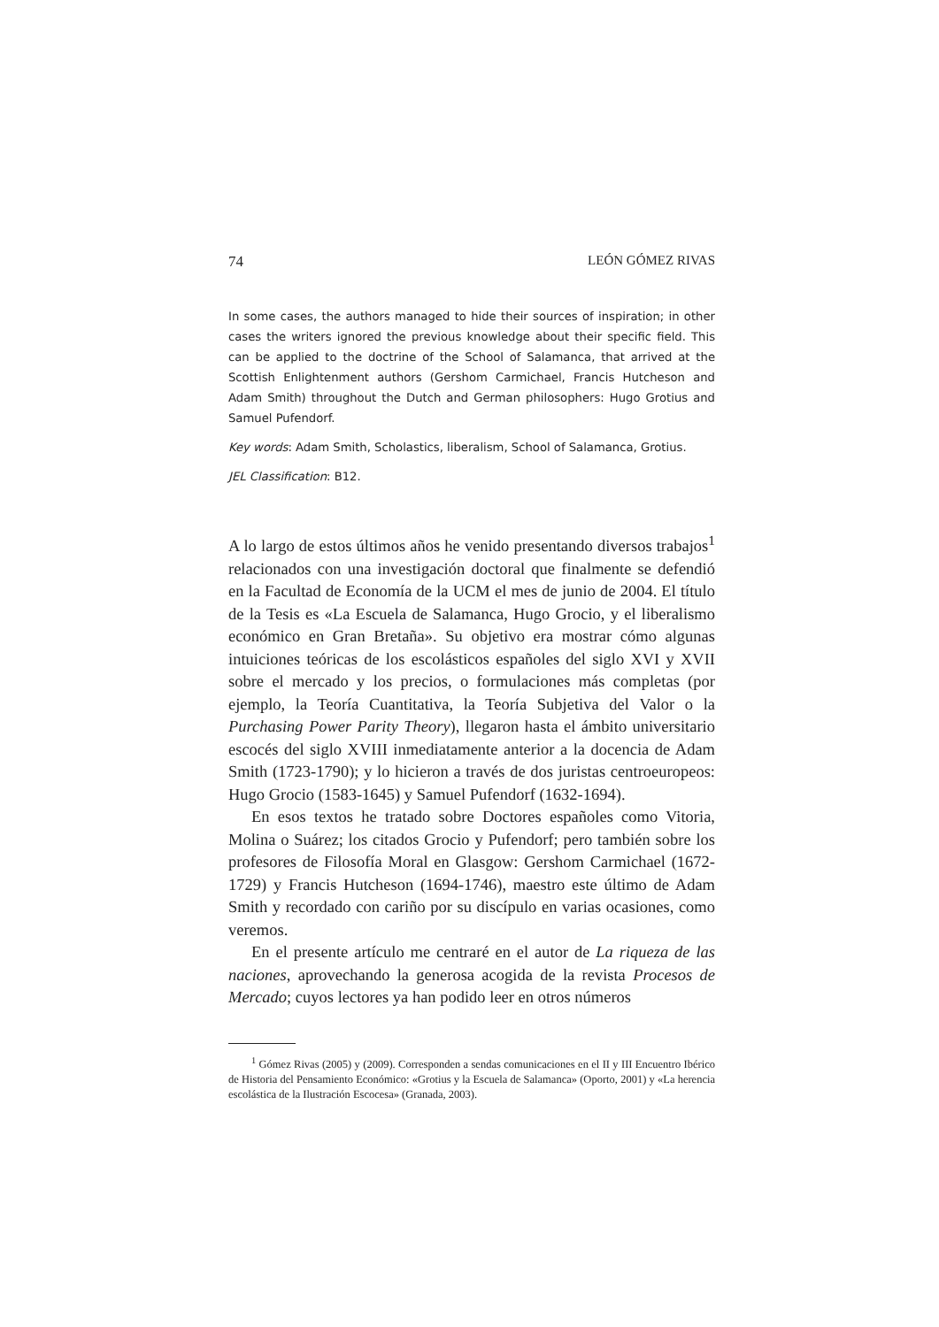74 LEÓN GÓMEZ RIVAS
In some cases, the authors managed to hide their sources of inspiration; in other cases the writers ignored the previous knowledge about their specific field. This can be applied to the doctrine of the School of Salamanca, that arrived at the Scottish Enlightenment authors (Gershom Carmichael, Francis Hutcheson and Adam Smith) throughout the Dutch and German philosophers: Hugo Grotius and Samuel Pufendorf.
Key words: Adam Smith, Scholastics, liberalism, School of Salamanca, Grotius.
JEL Classification: B12.
A lo largo de estos últimos años he venido presentando diversos trabajos<sup>1</sup> relacionados con una investigación doctoral que finalmente se defendió en la Facultad de Economía de la UCM el mes de junio de 2004. El título de la Tesis es «La Escuela de Salamanca, Hugo Grocio, y el liberalismo económico en Gran Bretaña». Su objetivo era mostrar cómo algunas intuiciones teóricas de los escolásticos españoles del siglo XVI y XVII sobre el mercado y los precios, o formulaciones más completas (por ejemplo, la Teoría Cuantitativa, la Teoría Subjetiva del Valor o la Purchasing Power Parity Theory), llegaron hasta el ámbito universitario escocés del siglo XVIII inmediatamente anterior a la docencia de Adam Smith (1723-1790); y lo hicieron a través de dos juristas centroeuropeos: Hugo Grocio (1583-1645) y Samuel Pufendorf (1632-1694).
En esos textos he tratado sobre Doctores españoles como Vitoria, Molina o Suárez; los citados Grocio y Pufendorf; pero también sobre los profesores de Filosofía Moral en Glasgow: Gershom Carmichael (1672-1729) y Francis Hutcheson (1694-1746), maestro este último de Adam Smith y recordado con cariño por su discípulo en varias ocasiones, como veremos.
En el presente artículo me centraré en el autor de La riqueza de las naciones, aprovechando la generosa acogida de la revista Procesos de Mercado; cuyos lectores ya han podido leer en otros números
<sup>1</sup> Gómez Rivas (2005) y (2009). Corresponden a sendas comunicaciones en el II y III Encuentro Ibérico de Historia del Pensamiento Económico: «Grotius y la Escuela de Salamanca» (Oporto, 2001) y «La herencia escolástica de la Ilustración Escocesa» (Granada, 2003).